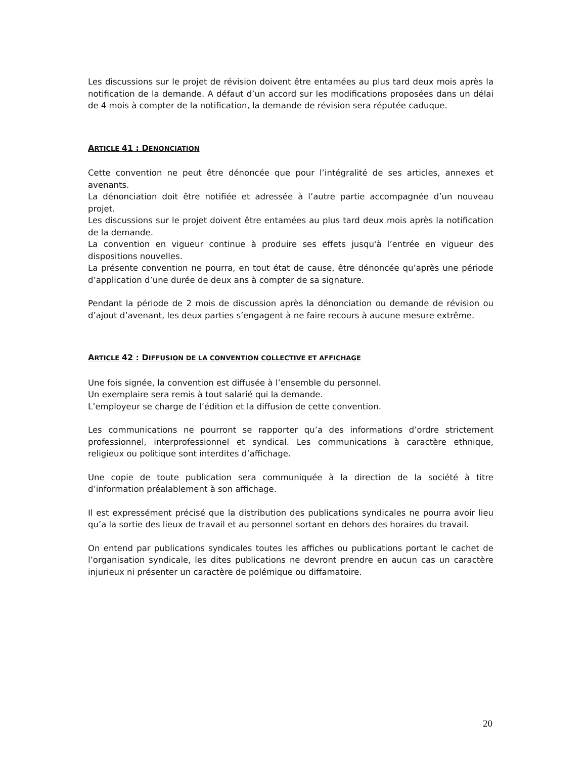Les discussions sur le projet de révision doivent être entamées au plus tard deux mois après la notification de la demande. A défaut d’un accord sur les modifications proposées dans un délai de 4 mois à compter de la notification, la demande de révision sera réputée caduque.
ARTICLE 41 : DENONCIATION
Cette convention ne peut être dénoncée que pour l’intégralité de ses articles, annexes et avenants.
La dénonciation doit être notifiée et adressée à l’autre partie accompagnée d’un nouveau projet.
Les discussions sur le projet doivent être entamées au plus tard deux mois après la notification de la demande.
La convention en vigueur continue à produire ses effets jusqu'à l’entrée en vigueur des dispositions nouvelles.
La présente convention ne pourra, en tout état de cause, être dénoncée qu’après une période d’application d’une durée de deux ans à compter de sa signature.
Pendant la période de 2 mois de discussion après la dénonciation ou demande de révision ou d’ajout d’avenant, les deux parties s’engagent à ne faire recours à aucune mesure extrême.
ARTICLE 42 : DIFFUSION DE LA CONVENTION COLLECTIVE ET AFFICHAGE
Une fois signée, la convention est diffusée à l’ensemble du personnel.
Un exemplaire sera remis à tout salarié qui la demande.
L’employeur se charge de l’édition et la diffusion de cette convention.
Les communications ne pourront se rapporter qu’a des informations d’ordre strictement professionnel, interprofessionnel et syndical. Les communications à caractère ethnique, religieux ou politique sont interdites d’affichage.
Une copie de toute publication sera communiquée à la direction de la société à titre d’information préalablement à son affichage.
Il est expressément précisé que la distribution des publications syndicales ne pourra avoir lieu qu’a la sortie des lieux de travail et au personnel sortant en dehors des horaires du travail.
On entend par publications syndicales toutes les affiches ou publications portant le cachet de l’organisation syndicale, les dites publications ne devront prendre en aucun cas un caractère injurieux ni présenter un caractère de polémique ou diffamatoire.
20